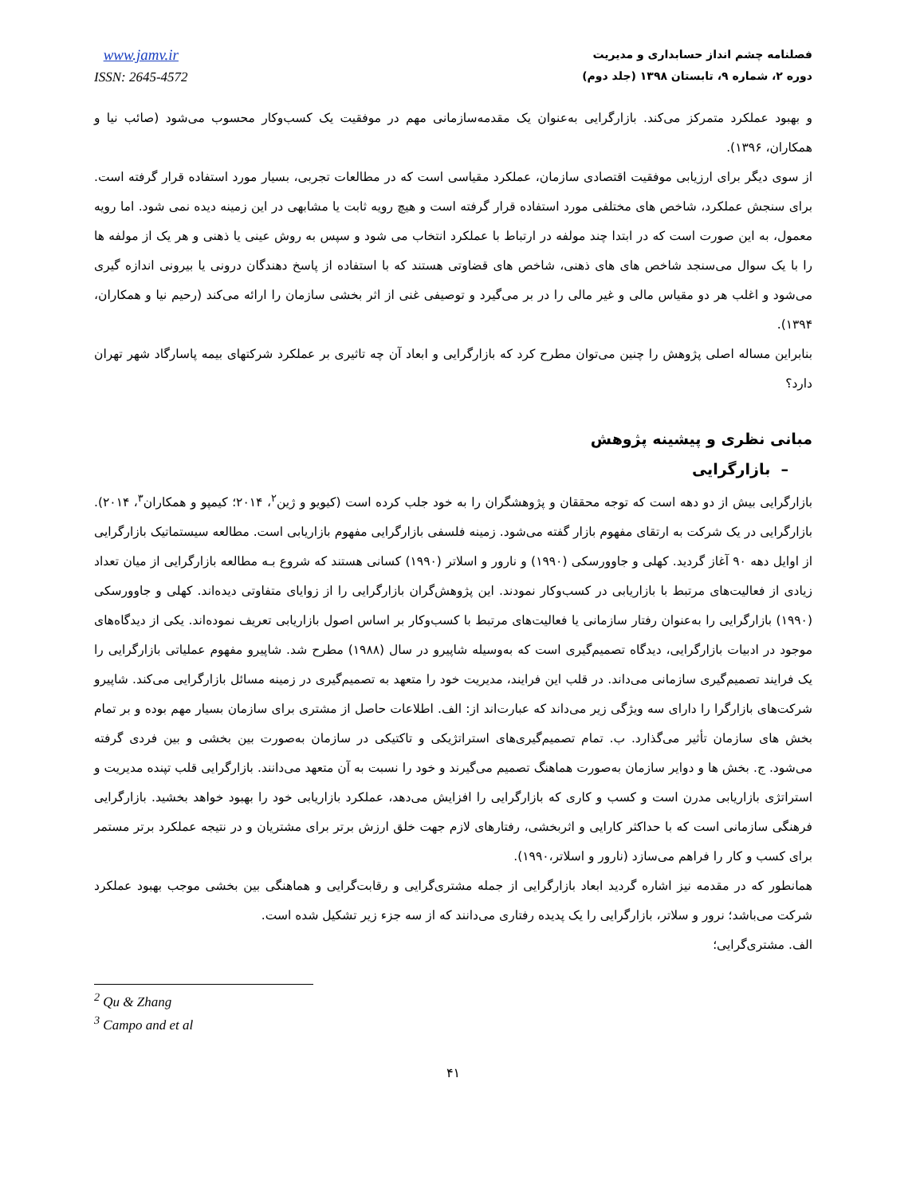فصلنامه چشم انداز حسابداری و مدیریت
دوره ۲، شماره ۹، تابستان ۱۳۹۸ (جلد دوم)
www.jamv.ir
ISSN: 2645-4572
و بهبود عملکرد متمرکز می‌کند. بازارگرایی به‌عنوان یک مقدمه‌سازمانی مهم در موفقیت یک کسب‌وکار محسوب می‌شود (صائب نیا و همکاران، ۱۳۹۶).
از سوی دیگر برای ارزیابی موفقیت اقتصادی سازمان، عملکرد مقیاسی است که در مطالعات تجربی، بسیار مورد استفاده قرار گرفته است. برای سنجش عملکرد، شاخص های مختلفی مورد استفاده قرار گرفته است و هیچ رویه ثابت یا مشابهی در این زمینه دیده نمی شود. اما رویه معمول، به این صورت است که در ابتدا چند مولفه در ارتباط با عملکرد انتخاب می شود و سپس به روش عینی یا ذهنی و هر یک از مولفه ها را با یک سوال می‌سنجد شاخص های های ذهنی، شاخص های قضاوتی هستند که با استفاده از پاسخ دهندگان درونی یا بیرونی اندازه گیری می‌شود و اغلب هر دو مقیاس مالی و غیر مالی را در بر می‌گیرد و توصیفی غنی از اثر بخشی سازمان را ارائه می‌کند (رحیم نیا و همکاران، ۱۳۹۴).
بنابراین مساله اصلی پژوهش را چنین می‌توان مطرح کرد که بازارگرایی و ابعاد آن چه تاثیری بر عملکرد شرکتهای بیمه پاسارگاد شهر تهران دارد؟
مبانی نظری و پیشینه پژوهش
– بازارگرایی
بازارگرایی بیش از دو دهه است که توجه محققان و پژوهشگران را به خود جلب کرده است (کیویو و ژین<sup>۲</sup>، ۲۰۱۴؛ کیمپو و همکاران<sup>۳</sup>، ۲۰۱۴). بازارگرایی در یک شرکت به ارتقای مفهوم بازار گفته می‌شود. زمینه فلسفی بازارگرایی مفهوم بازاریابی است. مطالعه سیستماتیک بازارگرایی از اوایل دهه ۹۰ آغاز گردید. کهلی و جاوورسکی (۱۹۹۰) و نارور و اسلاتر (۱۹۹۰) کسانی هستند که شروع بـه مطالعه بازارگرایی از میان تعداد زیادی از فعالیت‌های مرتبط با بازاریابی در کسب‌وکار نمودند. این پژوهش‌گران بازارگرایی را از زوایای متفاوتی دیده‌اند. کهلی و جاوورسکی (۱۹۹۰) بازارگرایی را به‌عنوان رفتار سازمانی یا فعالیت‌های مرتبط با کسب‌وکار بر اساس اصول بازاریابی تعریف نموده‌اند. یکی از دیدگاه‌های موجود در ادبیات بازارگرایی، دیدگاه تصمیم‌گیری است که به‌وسیله شاپیرو در سال (۱۹۸۸) مطرح شد. شاپیرو مفهوم عملیاتی بازارگرایی را یک فرایند تصمیم‌گیری سازمانی می‌داند. در قلب این فرایند، مدیریت خود را متعهد به تصمیم‌گیری در زمینه مسائل بازارگرایی می‌کند. شاپیرو شرکت‌های بازارگرا را دارای سه ویژگی زیر می‌داند که عبارت‌اند از: الف. اطلاعات حاصل از مشتری برای سازمان بسیار مهم بوده و بر تمام بخش های سازمان تأثیر می‌گذارد. ب. تمام تصمیم‌گیری‌های استراتژیکی و تاکتیکی در سازمان به‌صورت بین بخشی و بین فردی گرفته می‌شود. ج. بخش ها و دوایر سازمان به‌صورت هماهنگ تصمیم می‌گیرند و خود را نسبت به آن متعهد می‌دانند. بازارگرایی قلب تپنده مدیریت و استراتژی بازاریابی مدرن است و کسب و کاری که بازارگرایی را افزایش می‌دهد، عملکرد بازاریابی خود را بهبود خواهد بخشید. بازارگرایی فرهنگی سازمانی است که با حداکثر کارایی و اثربخشی، رفتارهای لازم جهت خلق ارزش برتر برای مشتریان و در نتیجه عملکرد برتر مستمر برای کسب و کار را فراهم می‌سازد (نارور و اسلاتر،۱۹۹۰).
همانطور که در مقدمه نیز اشاره گردید ابعاد بازارگرایی از جمله مشتری‌گرایی و رقابت‌گرایی و هماهنگی بین بخشی موجب بهبود عملکرد شرکت می‌باشد؛ نرور و سلاتر، بازارگرایی را یک پدیده رفتاری می‌دانند که از سه جزء زیر تشکیل شده است.
الف. مشتری‌گرایی؛
<sup>2</sup> Qu & Zhang
<sup>3</sup> Campo and et al
۴۱